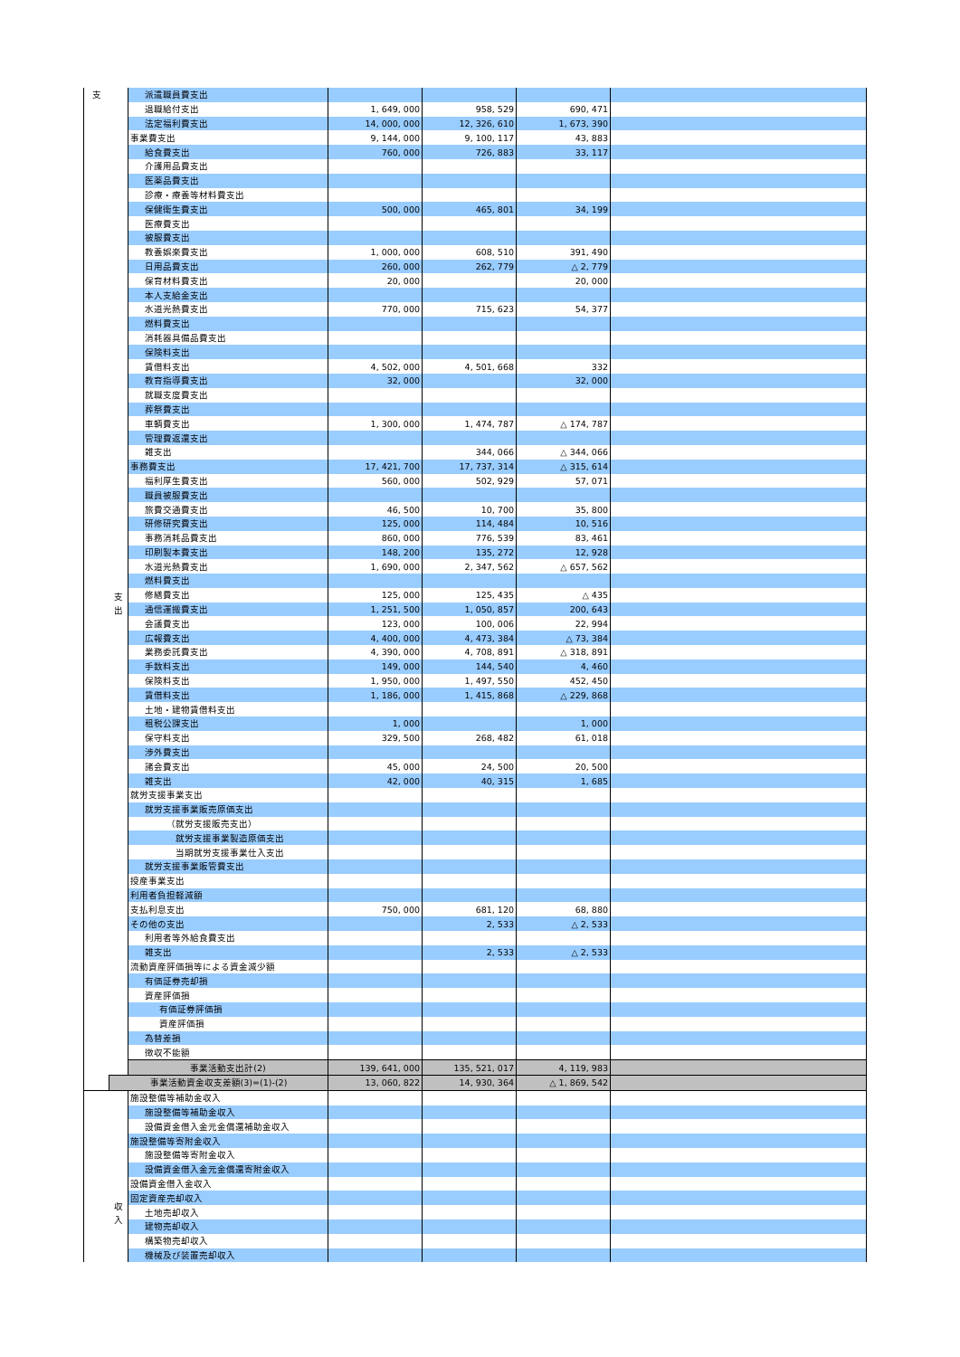| 支 | 支 出 | 派遣職員費支出 | | | | |
| | | 退職給付支出 | 1, 649, 000 | 958, 529 | 690, 471 | |
| | | 法定福利費支出 | 14, 000, 000 | 12, 326, 610 | 1, 673, 390 | |
| | | 事業費支出 | 9, 144, 000 | 9, 100, 117 | 43, 883 | |
| | | 給食費支出 | 760, 000 | 726, 883 | 33, 117 | |
| | | 介護用品費支出 | | | | |
| | | 医薬品費支出 | | | | |
| | | 診療・療養等材料費支出 | | | | |
| | | 保健衛生費支出 | 500, 000 | 465, 801 | 34, 199 | |
| | | 医療費支出 | | | | |
| | | 被服費支出 | | | | |
| | | 教養娯楽費支出 | 1, 000, 000 | 608, 510 | 391, 490 | |
| | | 日用品費支出 | 260, 000 | 262, 779 | △ 2, 779 | |
| | | 保育材料費支出 | 20, 000 | | 20, 000 | |
| | | 本人支給金支出 | | | | |
| | | 水道光熱費支出 | 770, 000 | 715, 623 | 54, 377 | |
| | | 燃料費支出 | | | | |
| | | 消耗器具備品費支出 | | | | |
| | | 保険料支出 | | | | |
| | | 賃借料支出 | 4, 502, 000 | 4, 501, 668 | 332 | |
| | | 教育指導費支出 | 32, 000 | | 32, 000 | |
| | | 就職支度費支出 | | | | |
| | | 葬祭費支出 | | | | |
| | | 車輌費支出 | 1, 300, 000 | 1, 474, 787 | △ 174, 787 | |
| | | 管理費返還支出 | | | | |
| | | 雑支出 | | 344, 066 | △ 344, 066 | |
| | | 事務費支出 | 17, 421, 700 | 17, 737, 314 | △ 315, 614 | |
| | | 福利厚生費支出 | 560, 000 | 502, 929 | 57, 071 | |
| | | 職員被服費支出 | | | | |
| | | 旅費交通費支出 | 46, 500 | 10, 700 | 35, 800 | |
| | | 研修研究費支出 | 125, 000 | 114, 484 | 10, 516 | |
| | | 事務消耗品費支出 | 860, 000 | 776, 539 | 83, 461 | |
| | | 印刷製本費支出 | 148, 200 | 135, 272 | 12, 928 | |
| | | 水道光熱費支出 | 1, 690, 000 | 2, 347, 562 | △ 657, 562 | |
| | | 燃料費支出 | | | | |
| | | 修繕費支出 | 125, 000 | 125, 435 | △ 435 | |
| | | 通信運搬費支出 | 1, 251, 500 | 1, 050, 857 | 200, 643 | |
| | | 会議費支出 | 123, 000 | 100, 006 | 22, 994 | |
| | | 広報費支出 | 4, 400, 000 | 4, 473, 384 | △ 73, 384 | |
| | | 業務委託費支出 | 4, 390, 000 | 4, 708, 891 | △ 318, 891 | |
| | | 手数料支出 | 149, 000 | 144, 540 | 4, 460 | |
| | | 保険料支出 | 1, 950, 000 | 1, 497, 550 | 452, 450 | |
| | | 賃借料支出 | 1, 186, 000 | 1, 415, 868 | △ 229, 868 | |
| | | 土地・建物賃借料支出 | | | | |
| | | 租税公課支出 | 1, 000 | | 1, 000 | |
| | | 保守料支出 | 329, 500 | 268, 482 | 61, 018 | |
| | | 渉外費支出 | | | | |
| | | 諸会費支出 | 45, 000 | 24, 500 | 20, 500 | |
| | | 雑支出 | 42, 000 | 40, 315 | 1, 685 | |
| | | 就労支援事業支出 | | | | |
| | | 就労支援事業販売原価支出 | | | | |
| | | （就労支援販売支出） | | | | |
| | | 就労支援事業製造原価支出 | | | | |
| | | 当期就労支援事業仕入支出 | | | | |
| | | 就労支援事業販管費支出 | | | | |
| | | 授産事業支出 | | | | |
| | | 利用者負担軽減額 | | | | |
| | | 支払利息支出 | 750, 000 | 681, 120 | 68, 880 | |
| | | その他の支出 | | 2, 533 | △ 2, 533 | |
| | | 利用者等外給食費支出 | | | | |
| | | 雑支出 | | 2, 533 | △ 2, 533 | |
| | | 流動資産評価損等による資金減少額 | | | | |
| | | 有価証券売却損 | | | | |
| | | 資産評価損 | | | | |
| | | 有価証券評価損 | | | | |
| | | 資産評価損 | | | | |
| | | 為替差損 | | | | |
| | | 徴収不能額 | | | | |
| | | 事業活動支出計(2) | 139, 641, 000 | 135, 521, 017 | 4, 119, 983 | |
| | 事業活動資金収支差額(3)=(1)-(2) | | 13, 060, 822 | 14, 930, 364 | △ 1, 869, 542 | |
| | 収 入 | 施設整備等補助金収入 | | | | |
| | | 施設整備等補助金収入 | | | | |
| | | 設備資金借入金元金償還補助金収入 | | | | |
| | | 施設整備等寄附金収入 | | | | |
| | | 施設整備等寄附金収入 | | | | |
| | | 設備資金借入金元金償還寄附金収入 | | | | |
| | | 設備資金借入金収入 | | | | |
| | | 固定資産売却収入 | | | | |
| | | 土地売却収入 | | | | |
| | | 建物売却収入 | | | | |
| | | 構築物売却収入 | | | | |
| | | 機械及び装置売却収入 | | | | |